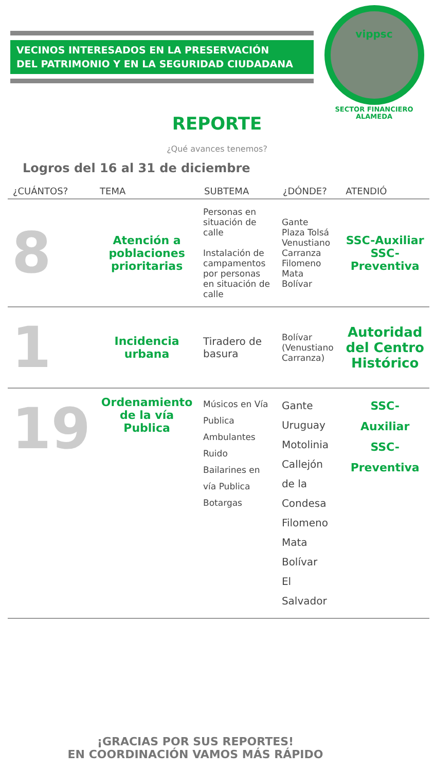VECINOS INTERESADOS EN LA PRESERVACIÓN
DEL PATRIMONIO Y EN LA SEGURIDAD CIUDADANA
vippsc
SECTOR FINANCIERO
ALAMEDA
REPORTE
¿Qué avances tenemos?
Logros del 16 al 31 de diciembre
| ¿CUÁNTOS? | TEMA | SUBTEMA | ¿DÓNDE? | ATENDIÓ |
| --- | --- | --- | --- | --- |
| 8 | Atención a poblaciones prioritarias | Personas en situación de calle Instalación de campamentos por personas en situación de calle | Gante Plaza Tolsá Venustiano Carranza Filomeno Mata Bolívar | SSC-Auxiliar SSC-Preventiva |
| 1 | Incidencia urbana | Tiradero de basura | Bolívar (Venustiano Carranza) | Autoridad del Centro Histórico |
| 19 | Ordenamiento de la vía Publica | Músicos en Vía Publica Ambulantes Ruido Bailarines en vía Publica Botargas | Gante Uruguay Motolinia Callejón de la Condesa Filomeno Mata Bolívar El Salvador | SSC- Auxiliar SSC- Preventiva |
¡GRACIAS POR SUS REPORTES!
EN COORDINACIÓN VAMOS MÁS RÁPIDO